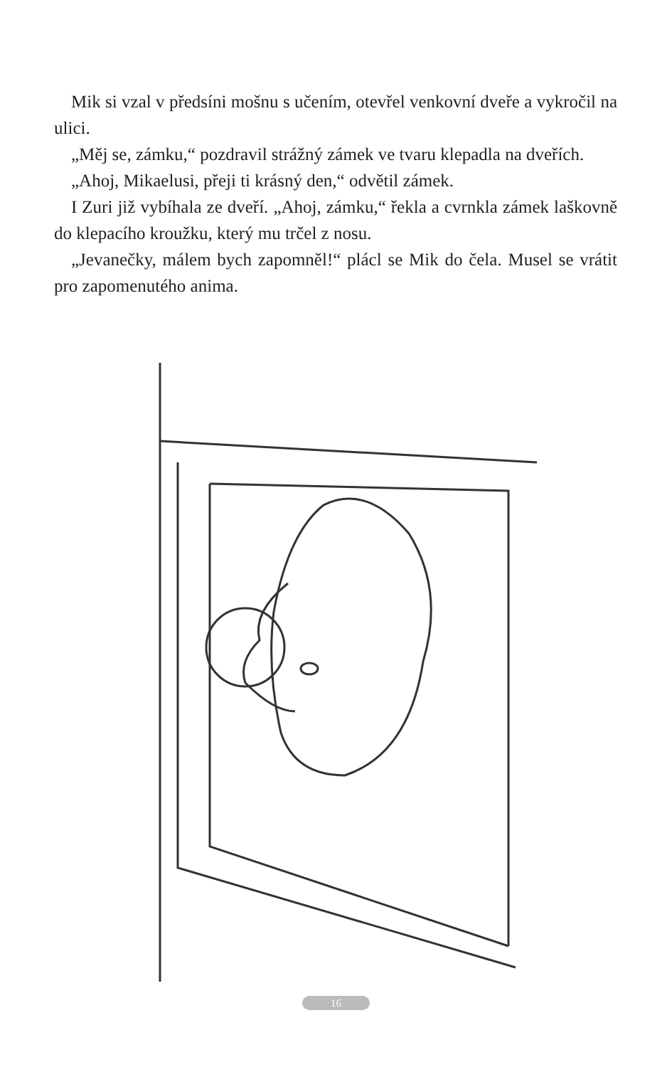Mik si vzal v předsíni mošnu s učením, otevřel venkovní dveře a vykročil na ulici.
„Měj se, zámku,“ pozdravil strážný zámek ve tvaru klepadla na dveřích.
„Ahoj, Mikaelusi, přeji ti krásný den,“ odvětil zámek.
I Zuri již vybíhala ze dveří. „Ahoj, zámku,“ řekla a cvrnkla zámek laškovně do klepacího kroužku, který mu trčel z nosu.
„Jevanečky, málem bych zapomněl!“ plácl se Mik do čela. Musel se vrátit pro zapomenutého anima.
16